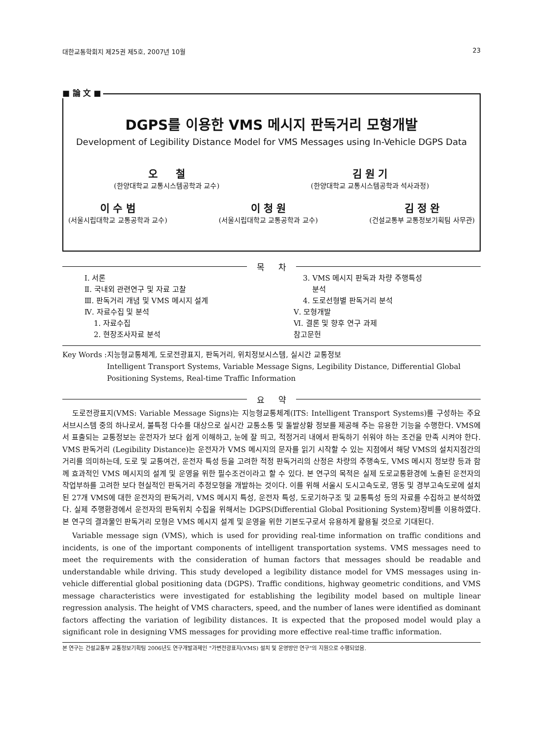대한교통학회지 제25권 제5호, 2007년 10월 23
■ 論 文 ■
DGPS를 이용한 VMS 메시지 판독거리 모형개발
Development of Legibility Distance Model for VMS Messages using In-Vehicle DGPS Data
오 철
(한양대학교 교통시스템공학과 교수)
김 원 기
(한양대학교 교통시스템공학과 석사과정)
이 수 범
(서울시립대학교 교통공학과 교수)
이 청 원
(서울시립대학교 교통공학과 교수)
김 정 완
(건설교통부 교통정보기획팀 사무관)
목 차
Ⅰ. 서론
Ⅱ. 국내외 관련연구 및 자료 고찰
Ⅲ. 판독거리 개념 및 VMS 메시지 설계
Ⅳ. 자료수집 및 분석
1. 자료수집
2. 현장조사자료 분석
3. VMS 메시지 판독과 차량 주행특성
분석
4. 도로선형별 판독거리 분석
Ⅴ. 모형개발
Ⅵ. 결론 및 향후 연구 과제
참고문헌
Key Words : 지능형교통체계, 도로전광표지, 판독거리, 위치정보시스템, 실시간 교통정보
Intelligent Transport Systems, Variable Message Signs, Legibility Distance, Differential Global Positioning Systems, Real-time Traffic Information
요 약
도로전광표지(VMS: Variable Message Signs)는 지능형교통체계(ITS: Intelligent Transport Systems)를 구성하는 주요 서브시스템 중의 하나로서, 불특정 다수를 대상으로 실시간 교통소통 및 돌발상황 정보를 제공해 주는 유용한 기능을 수행한다. VMS에서 표출되는 교통정보는 운전자가 보다 쉽게 이해하고, 눈에 잘 띄고, 적정거리 내에서 판독하기 쉬워야 하는 조건을 만족 시켜야 한다. VMS 판독거리 (Legibility Distance)는 운전자가 VMS 메시지의 문자를 읽기 시작할 수 있는 지점에서 해당 VMS의 설치지점간의 거리를 의미하는데, 도로 및 교통여건, 운전자 특성 등을 고려한 적정 판독거리의 산정은 차량의 주행속도, VMS 메시지 정보량 등과 함께 효과적인 VMS 메시지의 설계 및 운영을 위한 필수조건이라고 할 수 있다. 본 연구의 목적은 실제 도로교통환경에 노출된 운전자의 작업부하를 고려한 보다 현실적인 판독거리 추정모형을 개발하는 것이다. 이를 위해 서울시 도시고속도로, 영동 및 경부고속도로에 설치된 27개 VMS에 대한 운전자의 판독거리, VMS 메시지 특성, 운전자 특성, 도로기하구조 및 교통특성 등의 자료를 수집하고 분석하였다. 실제 주행환경에서 운전자의 판독위치 수집을 위해서는 DGPS(Differential Global Positioning System)장비를 이용하였다. 본 연구의 결과물인 판독거리 모형은 VMS 메시지 설계 및 운영을 위한 기본도구로서 유용하게 활용될 것으로 기대된다.
Variable message sign (VMS), which is used for providing real-time information on traffic conditions and incidents, is one of the important components of intelligent transportation systems. VMS messages need to meet the requirements with the consideration of human factors that messages should be readable and understandable while driving. This study developed a legibility distance model for VMS messages using in-vehicle differential global positioning data (DGPS). Traffic conditions, highway geometric conditions, and VMS message characteristics were investigated for establishing the legibility model based on multiple linear regression analysis. The height of VMS characters, speed, and the number of lanes were identified as dominant factors affecting the variation of legibility distances. It is expected that the proposed model would play a significant role in designing VMS messages for providing more effective real-time traffic information.
본 연구는 건설교통부 교통정보기획팀 2006년도 연구개발과제인 "가변전광표지(VMS) 설치 및 운영방안 연구"의 지원으로 수행되었음.